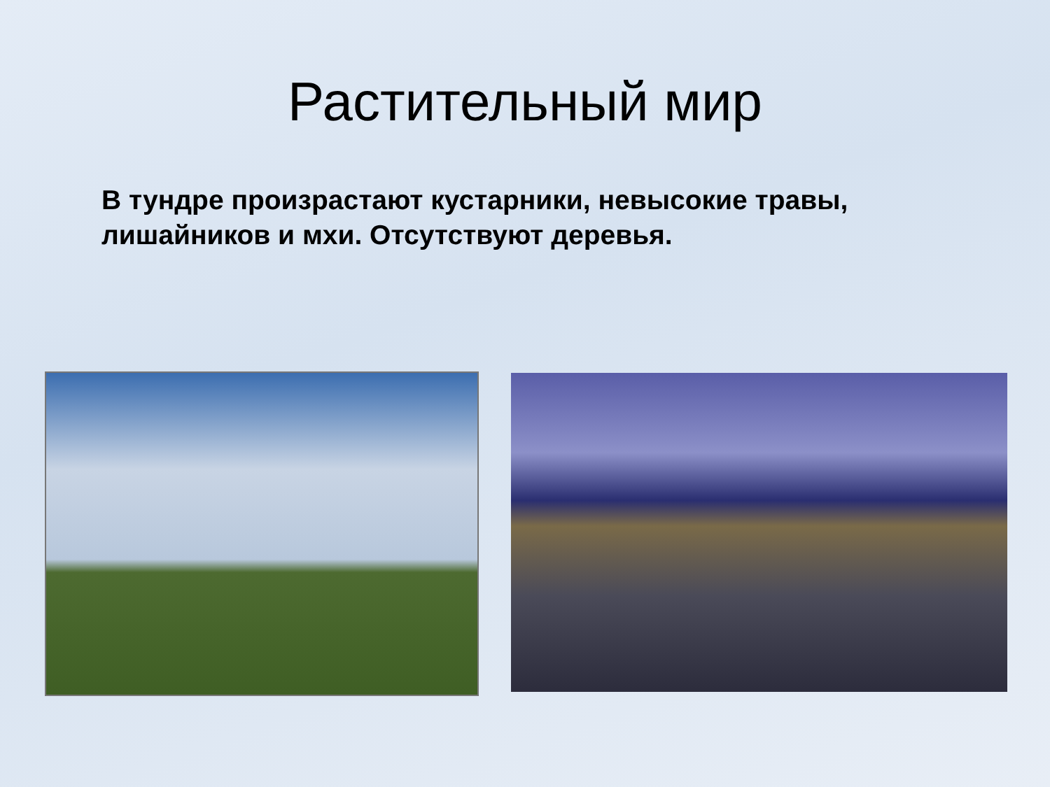Растительный мир
В тундре произрастают кустарники, невысокие травы, лишайников и мхи. Отсутствуют деревья.